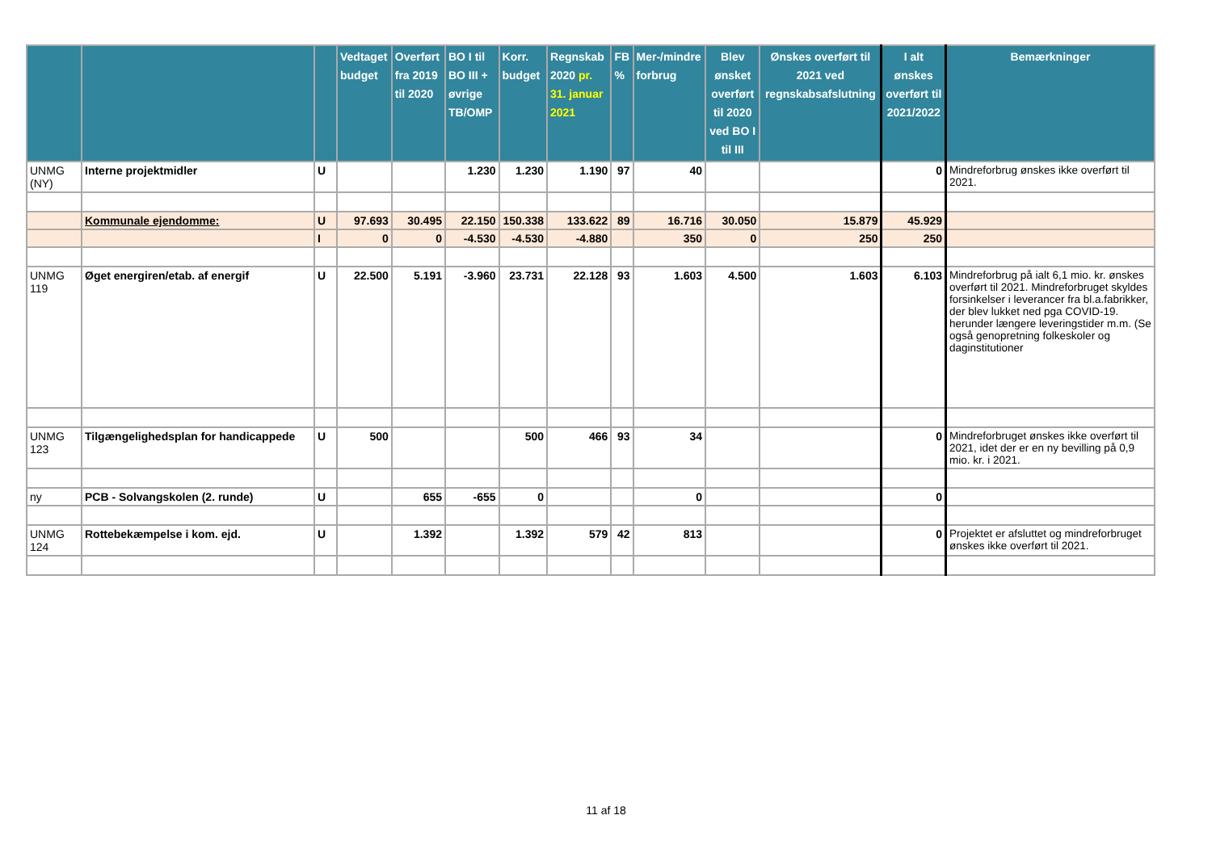| | | | Vedtaget budget | Overført fra 2019 til 2020 | BO I til BO III + øvrige TB/OMP | Korr. budget | Regnskab 2020 pr. 31. januar 2021 | FB % | Mer-/mindre forbrug | Blev ønsket overført til 2020 ved BO I til III | Ønskes overført til 2021 ved regnskabsafslutning | I alt ønskes overført til 2021/2022 | Bemærkninger |
| --- | --- | --- | --- | --- | --- | --- | --- | --- | --- | --- | --- | --- | --- |
| UNMG (NY) | Interne projektmidler | U | | | 1.230 | 1.230 | 1.190 | 97 | 40 | | | 0 | Mindreforbrug ønskes ikke overført til 2021. |
| | Kommunale ejendomme: | U | 97.693 | 30.495 | 22.150 | 150.338 | 133.622 | 89 | 16.716 | 30.050 | 15.879 | 45.929 | |
| | | I | 0 | 0 | -4.530 | -4.530 | -4.880 | | 350 | 0 | 250 | 250 | |
| UNMG 119 | Øget energiren/etab. af energif | U | 22.500 | 5.191 | -3.960 | 23.731 | 22.128 | 93 | 1.603 | 4.500 | 1.603 | 6.103 | Mindreforbrug på ialt 6,1 mio. kr. ønskes overført til 2021. Mindreforbruget skyldes forsinkelser i leverancer fra bl.a.fabrikker, der blev lukket ned pga COVID-19. herunder længere leveringstider m.m. (Se også genopretning folkeskoler og daginstitutioner |
| UNMG 123 | Tilgængelighedsplan for handicappede | U | 500 | | | 500 | 466 | 93 | 34 | | | 0 | Mindreforbruget ønskes ikke overført til 2021, idet der er en ny bevilling på 0,9 mio. kr. i 2021. |
| ny | PCB - Solvangskolen (2. runde) | U | | 655 | -655 | 0 | | | 0 | | | 0 | |
| UNMG 124 | Rottebekæmpelse i kom. ejd. | U | | 1.392 | | 1.392 | 579 | 42 | 813 | | | 0 | Projektet er afsluttet og mindreforbruget ønskes ikke overført til 2021. |
11 af 18